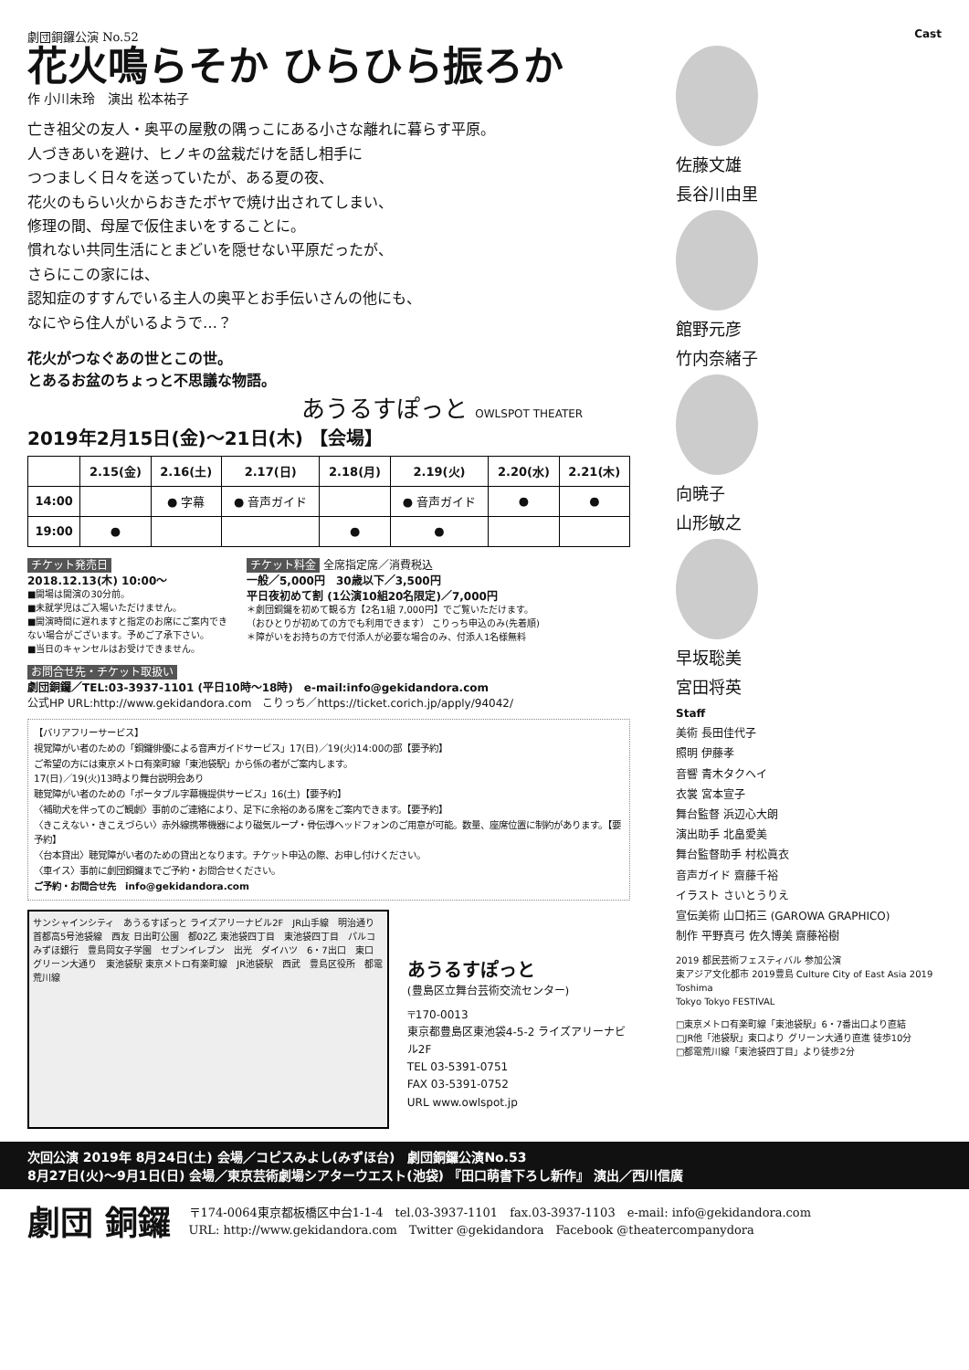劇団銅鑼公演 No.52
花火鳴らそか ひらひら振ろか
作 小川未玲　演出 松本祐子
亡き祖父の友人・奥平の屋敷の隅っこにある小さな離れに暮らす平原。
人づきあいを避け、ヒノキの盆栽だけを話し相手に
つつましく日々を送っていたが、ある夏の夜、
花火のもらい火からおきたボヤで焼け出されてしまい、
修理の間、母屋で仮住まいをすることに。
慣れない共同生活にとまどいを隠せない平原だったが、
さらにこの家には、
認知症のすすんでいる主人の奥平とお手伝いさんの他にも、
なにやら住人がいるようで…？
花火がつなぐあの世とこの世。
とあるお盆のちょっと不思議な物語。
あうるすぽっと OWLSPOT THEATER
2019年2月15日(金)～21日(木) 【会場】
| | 2.15(金) | 2.16(土) | 2.17(日) | 2.18(月) | 2.19(火) | 2.20(水) | 2.21(木) |
| --- | --- | --- | --- | --- | --- | --- | --- |
| 14:00 | | ● 字幕 | ● 音声ガイド | | ● 音声ガイド | ● | ● |
| 19:00 | ● | | | ● | ● | | |
チケット発売日
2018.12.13(木) 10:00～
■開場は開演の30分前。
■未就学児はご入場いただけません。
■開演時間に遅れますと指定のお席にご案内できない場合がございます。予めご了承下さい。
■当日のキャンセルはお受けできません。
チケット料金 全席指定席／消費税込
一般／5,000円　30歳以下／3,500円
平日夜初めて割 (1公演10組20名限定)／7,000円
＊劇団銅鑼を初めて観る方【2名1組 7,000円】でご覧いただけます。
（おひとりが初めての方でも利用できます） こりっち申込のみ(先着順)
＊障がいをお持ちの方で付添人が必要な場合のみ、付添人1名様無料
お問合せ先・チケット取扱い
劇団銅鑼／TEL:03-3937-1101 (平日10時～18時)　e-mail:info@gekidandora.com
公式HP URL:http://www.gekidandora.com　こりっち／https://ticket.corich.jp/apply/94042/
【バリアフリーサービス】
視覚障がい者のための「銅鑼俳優による音声ガイドサービス」17(日)／19(火)14:00の部【要予約】
ご希望の方には東京メトロ有楽町線「東池袋駅」から係の者がご案内します。
17(日)／19(火)13時より舞台説明会あり
聴覚障がい者のための「ポータブル字幕機提供サービス」16(土)【要予約】
〈補助犬を伴ってのご観劇〉事前のご連絡により、足下に余裕のある席をご案内できます。【要予約】
〈きこえない・きこえづらい〉赤外線携帯機器により磁気ループ・骨伝導ヘッドフォンのご用意が可能。数量、座席位置に制約があります。【要予約】
〈台本貸出〉聴覚障がい者のための貸出となります。チケット申込の際、お申し付けください。
〈車イス〉事前に劇団銅鑼までご予約・お問合せください。
ご予約・お問合せ先　info@gekidandora.com
サンシャインシティ　あうるすぽっと ライズアリーナビル2F　JR山手線　明治通り　首都高5号池袋線　西友 日出町公園　都02乙 東池袋四丁目　東池袋四丁目　パルコ　みずほ銀行　豊島岡女子学園　セブンイレブン　出光　ダイハツ　6・7出口　東口　グリーン大通り　東池袋駅 東京メトロ有楽町線　JR池袋駅　西武　豊島区役所　都電荒川線
あうるすぽっと
(豊島区立舞台芸術交流センター)
〒170-0013
東京都豊島区東池袋4-5-2 ライズアリーナビル2F
TEL 03-5391-0751
FAX 03-5391-0752
URL www.owlspot.jp
Cast
佐藤文雄
長谷川由里
館野元彦
竹内奈緒子
向暁子
山形敏之
早坂聡美
宮田将英
Staff
美術 長田佳代子
照明 伊藤孝
音響 青木タクヘイ
衣裳 宮本宣子
舞台監督 浜辺心大朗
演出助手 北畠愛美
舞台監督助手 村松眞衣
音声ガイド 齋藤千裕
イラスト さいとうりえ
宣伝美術 山口拓三 (GAROWA GRAPHICO)
制作 平野真弓 佐久博美 齋藤裕樹
2019 都民芸術フェスティバル 参加公演
東アジア文化都市 2019豊島 Culture City of East Asia 2019 Toshima
Tokyo Tokyo FESTIVAL
□東京メトロ有楽町線「東池袋駅」6・7番出口より直結
□JR他「池袋駅」東口より グリーン大通り直進 徒歩10分
□都電荒川線「東池袋四丁目」より徒歩2分
次回公演 2019年 8月24日(土) 会場／コピスみよし(みずほ台)　劇団銅鑼公演No.53
8月27日(火)～9月1日(日) 会場／東京芸術劇場シアターウエスト(池袋) 『田口萌書下ろし新作』 演出／西川信廣
劇団 銅鑼
〒174-0064東京都板橋区中台1-1-4　tel.03-3937-1101　fax.03-3937-1103　e-mail: info@gekidandora.com
URL: http://www.gekidandora.com　Twitter @gekidandora　Facebook @theatercompanydora